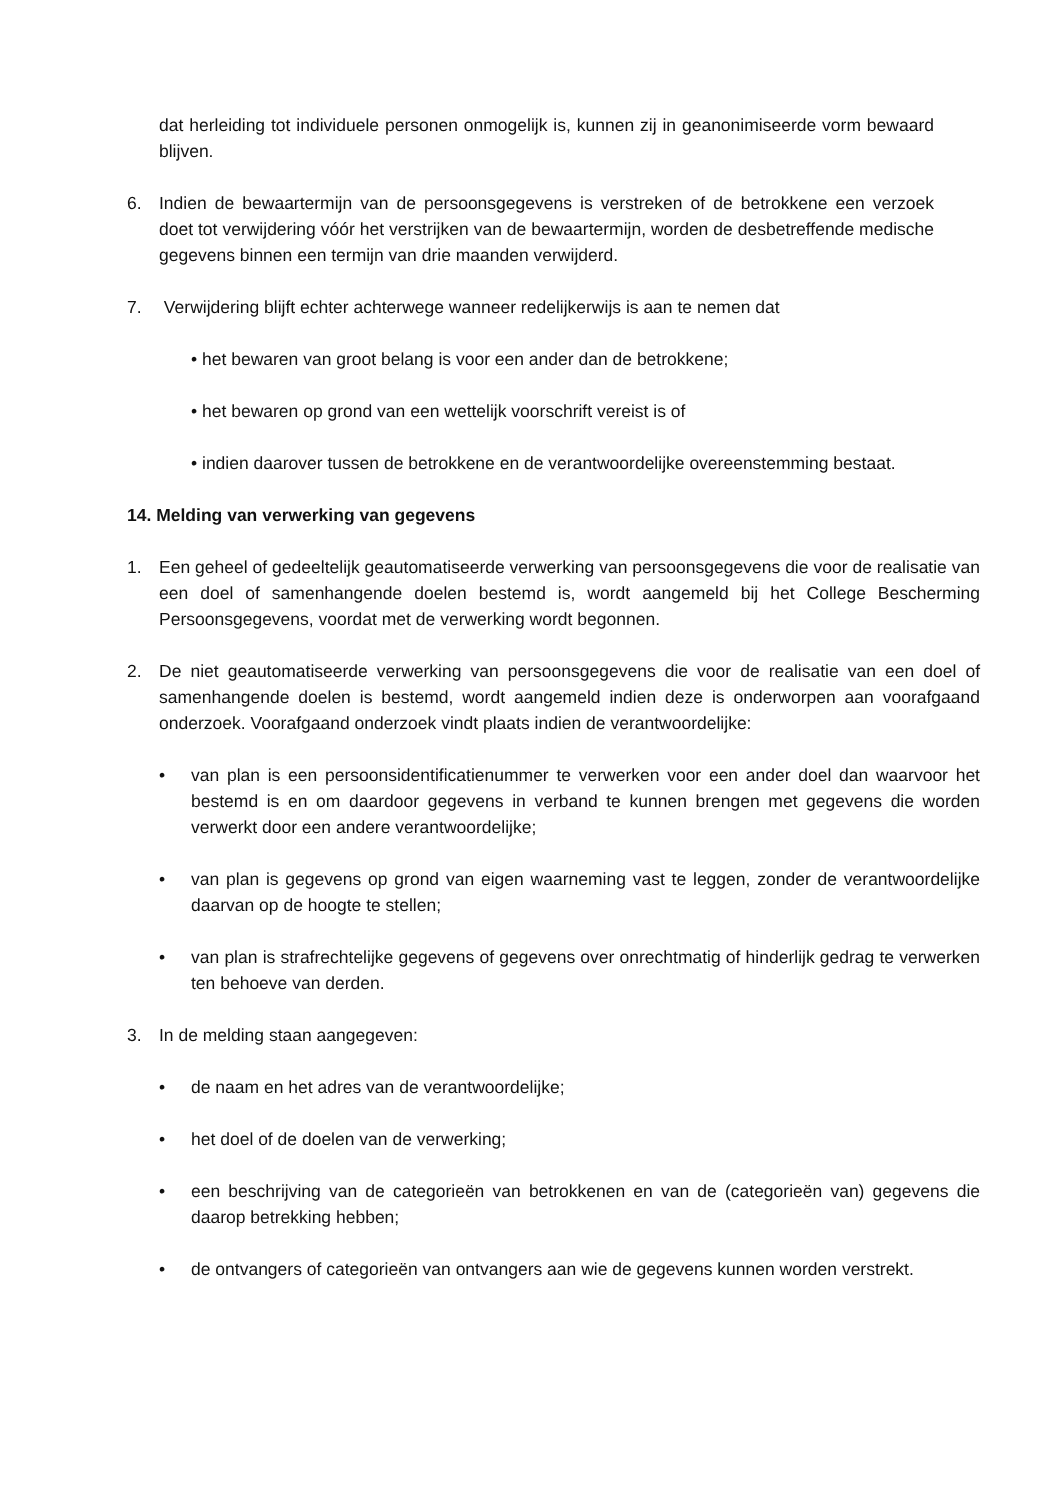dat herleiding tot individuele personen onmogelijk is, kunnen zij in geanonimiseerde vorm bewaard blijven.
6. Indien de bewaartermijn van de persoonsgegevens is verstreken of de betrokkene een verzoek doet tot verwijdering vóór het verstrijken van de bewaartermijn, worden de desbetreffende medische gegevens binnen een termijn van drie maanden verwijderd.
7. Verwijdering blijft echter achterwege wanneer redelijkerwijs is aan te nemen dat
• het bewaren van groot belang is voor een ander dan de betrokkene;
• het bewaren op grond van een wettelijk voorschrift vereist is of
• indien daarover tussen de betrokkene en de verantwoordelijke overeenstemming bestaat.
14. Melding van verwerking van gegevens
1. Een geheel of gedeeltelijk geautomatiseerde verwerking van persoonsgegevens die voor de realisatie van een doel of samenhangende doelen bestemd is, wordt aangemeld bij het College Bescherming Persoonsgegevens, voordat met de verwerking wordt begonnen.
2. De niet geautomatiseerde verwerking van persoonsgegevens die voor de realisatie van een doel of samenhangende doelen is bestemd, wordt aangemeld indien deze is onderworpen aan voorafgaand onderzoek. Voorafgaand onderzoek vindt plaats indien de verantwoordelijke:
• van plan is een persoonsidentificatienummer te verwerken voor een ander doel dan waarvoor het bestemd is en om daardoor gegevens in verband te kunnen brengen met gegevens die worden verwerkt door een andere verantwoordelijke;
• van plan is gegevens op grond van eigen waarneming vast te leggen, zonder de verantwoordelijke daarvan op de hoogte te stellen;
• van plan is strafrechtelijke gegevens of gegevens over onrechtmatig of hinderlijk gedrag te verwerken ten behoeve van derden.
3. In de melding staan aangegeven:
• de naam en het adres van de verantwoordelijke;
• het doel of de doelen van de verwerking;
• een beschrijving van de categorieën van betrokkenen en van de (categorieën van) gegevens die daarop betrekking hebben;
• de ontvangers of categorieën van ontvangers aan wie de gegevens kunnen worden verstrekt.